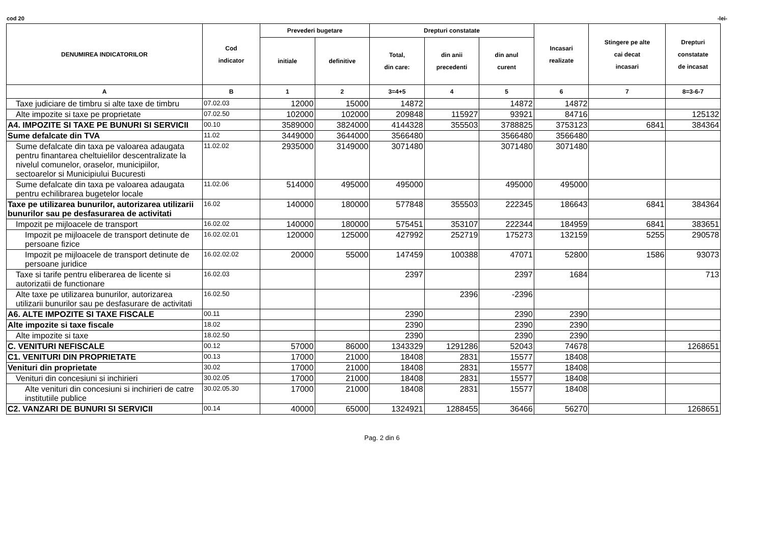cod 20 -lei-
| DENUMIREA INDICATORILOR | Cod indicator | Prevederi bugetare | | Drepturi constatate | | | Incasari realizate | Stingere pe alte cai decat incasari | Drepturi constatate de incasat |
| --- | --- | --- | --- | --- | --- | --- | --- | --- | --- |
| | | initiale | definitive | Total, din care: | din anii precedenti | din anul curent | | | |
| A | B | 1 | 2 | 3=4+5 | 4 | 5 | 6 | 7 | 8=3-6-7 |
| Taxe judiciare de timbru si alte taxe de timbru | 07.02.03 | 12000 | 15000 | 14872 | | 14872 | 14872 | | |
| Alte impozite si taxe pe proprietate | 07.02.50 | 102000 | 102000 | 209848 | 115927 | 93921 | 84716 | | 125132 |
| A4. IMPOZITE SI TAXE PE BUNURI SI SERVICII | 00.10 | 3589000 | 3824000 | 4144328 | 355503 | 3788825 | 3753123 | 6841 | 384364 |
| Sume defalcate din TVA | 11.02 | 3449000 | 3644000 | 3566480 | | 3566480 | 3566480 | | |
| Sume defalcate din taxa pe valoarea adaugata pentru finantarea cheltuielilor descentralizate la nivelul comunelor, oraselor, municipiilor, sectoarelor si Municipiului Bucuresti | 11.02.02 | 2935000 | 3149000 | 3071480 | | 3071480 | 3071480 | | |
| Sume defalcate din taxa pe valoarea adaugata pentru echilibrarea bugetelor locale | 11.02.06 | 514000 | 495000 | 495000 | | 495000 | 495000 | | |
| Taxe pe utilizarea bunurilor, autorizarea utilizarii bunurilor sau pe desfasurarea de activitati | 16.02 | 140000 | 180000 | 577848 | 355503 | 222345 | 186643 | 6841 | 384364 |
| Impozit pe mijloacele de transport | 16.02.02 | 140000 | 180000 | 575451 | 353107 | 222344 | 184959 | 6841 | 383651 |
| Impozit pe mijloacele de transport detinute de persoane fizice | 16.02.02.01 | 120000 | 125000 | 427992 | 252719 | 175273 | 132159 | 5255 | 290578 |
| Impozit pe mijloacele de transport detinute de persoane juridice | 16.02.02.02 | 20000 | 55000 | 147459 | 100388 | 47071 | 52800 | 1586 | 93073 |
| Taxe si tarife pentru eliberarea de licente si autorizatii de functionare | 16.02.03 | | | 2397 | | 2397 | 1684 | | 713 |
| Alte taxe pe utilizarea bunurilor, autorizarea utilizarii bunurilor sau pe desfasurare de activitati | 16.02.50 | | | | 2396 | -2396 | | | |
| A6. ALTE IMPOZITE SI TAXE FISCALE | 00.11 | | | 2390 | | 2390 | 2390 | | |
| Alte impozite si taxe fiscale | 18.02 | | | 2390 | | 2390 | 2390 | | |
| Alte impozite si taxe | 18.02.50 | | | 2390 | | 2390 | 2390 | | |
| C. VENITURI NEFISCALE | 00.12 | 57000 | 86000 | 1343329 | 1291286 | 52043 | 74678 | | 1268651 |
| C1. VENITURI DIN PROPRIETATE | 00.13 | 17000 | 21000 | 18408 | 2831 | 15577 | 18408 | | |
| Venituri din proprietate | 30.02 | 17000 | 21000 | 18408 | 2831 | 15577 | 18408 | | |
| Venituri din concesiuni si inchirieri | 30.02.05 | 17000 | 21000 | 18408 | 2831 | 15577 | 18408 | | |
| Alte venituri din concesiuni si inchirieri de catre institutiile publice | 30.02.05.30 | 17000 | 21000 | 18408 | 2831 | 15577 | 18408 | | |
| C2. VANZARI DE BUNURI SI SERVICII | 00.14 | 40000 | 65000 | 1324921 | 1288455 | 36466 | 56270 | | 1268651 |
Pag. 2 din 6